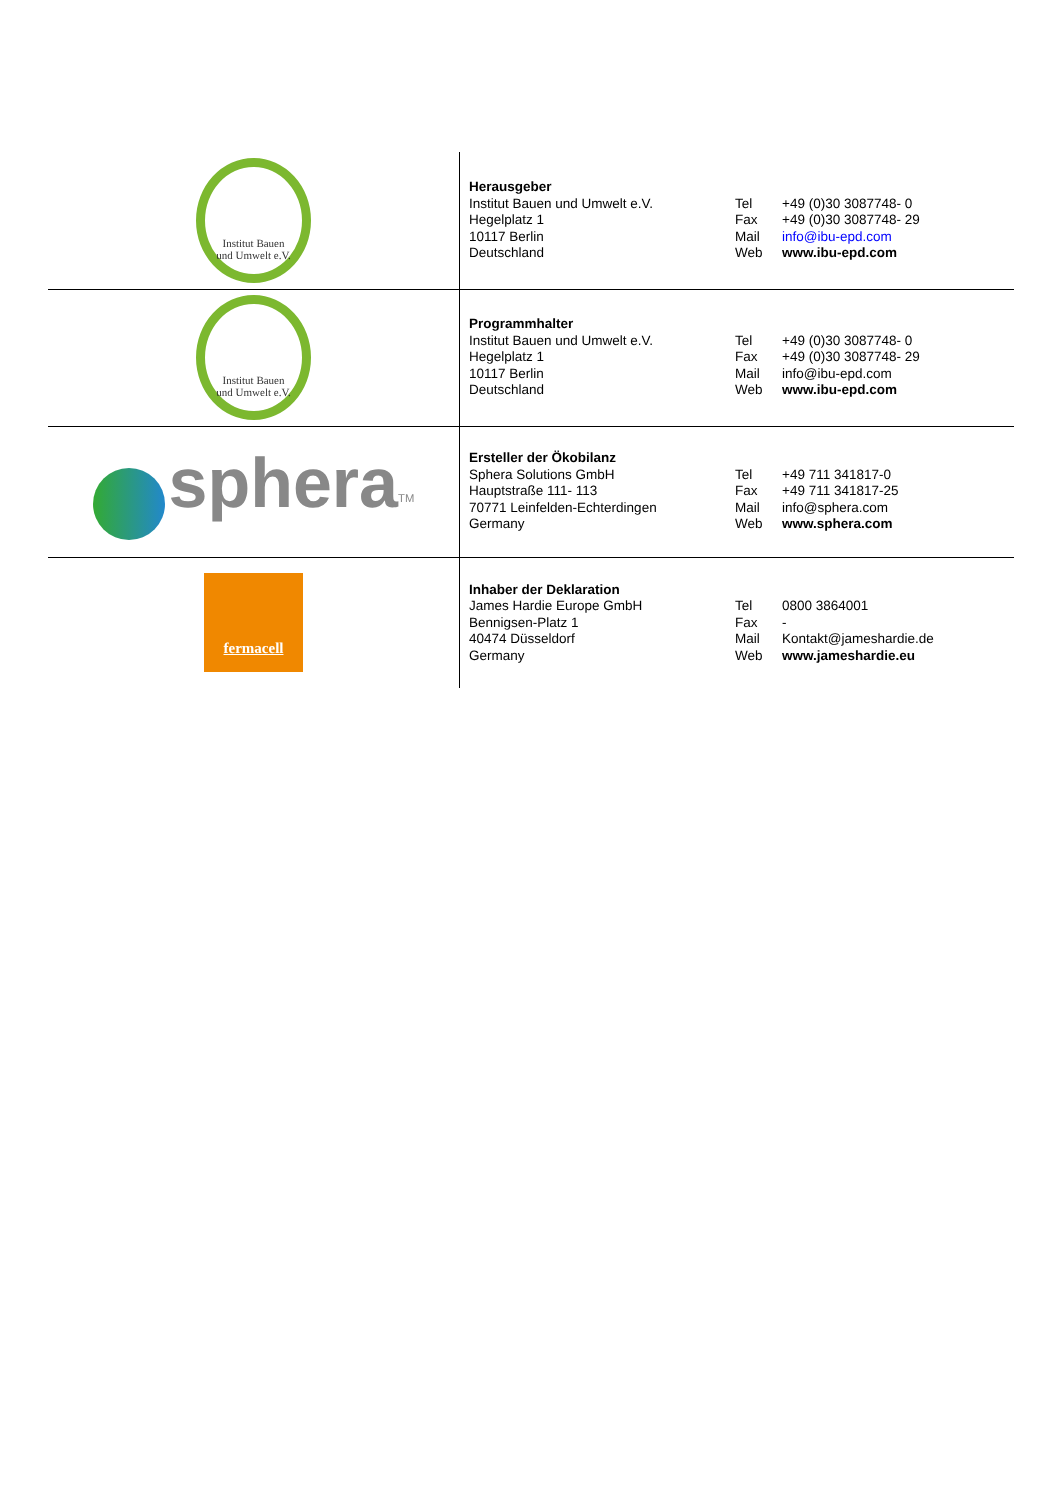| Institut Bauen und Umwelt e.V. | Herausgeber Institut Bauen und Umwelt e.V. Hegelplatz 1 10117 Berlin Deutschland | Tel Fax Mail Web | +49 (0)30 3087748- 0 +49 (0)30 3087748- 29 info@ibu-epd.com www.ibu-epd.com |
| Institut Bauen und Umwelt e.V. | Programmhalter Institut Bauen und Umwelt e.V. Hegelplatz 1 10117 Berlin Deutschland | Tel Fax Mail Web | +49 (0)30 3087748- 0 +49 (0)30 3087748- 29 info@ibu-epd.com www.ibu-epd.com |
| sphera<sup>TM</sup> | Ersteller der Ökobilanz Sphera Solutions GmbH Hauptstraße 111- 113 70771 Leinfelden-Echterdingen Germany | Tel Fax Mail Web | +49 711 341817-0 +49 711 341817-25 info@sphera.com www.sphera.com |
| fermacell | Inhaber der Deklaration James Hardie Europe GmbH Bennigsen-Platz 1 40474 Düsseldorf Germany | Tel Fax Mail Web | 0800 3864001 - Kontakt@jameshardie.de www.jameshardie.eu |